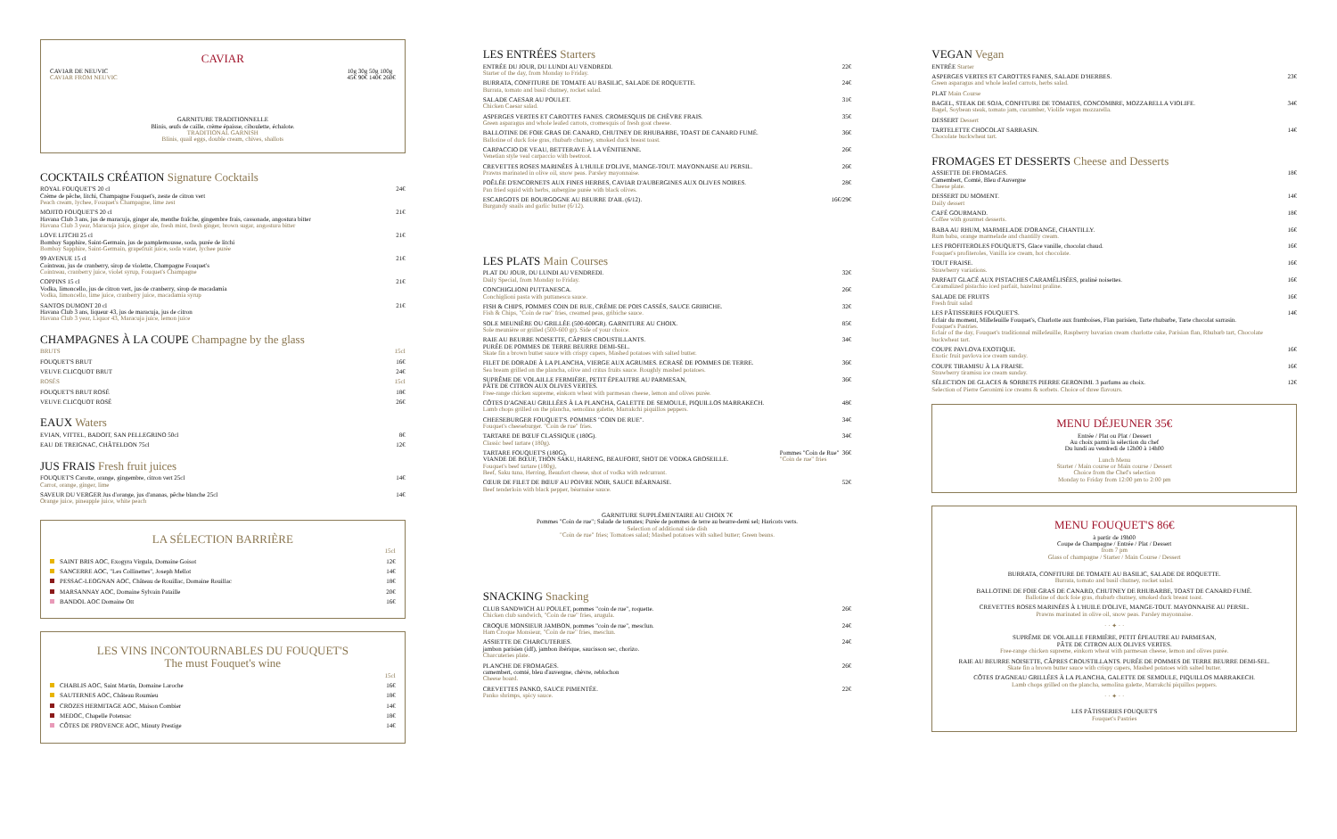CAVIAR
CAVIAR DE NEUVIC
CAVIAR FROM NEUVIC
10g 30g 50g 100g
45€ 90€ 140€ 260€
GARNITURE TRADITIONNELLE
Blinis, œufs de caille, crème épaisse, ciboulette, échalote.
TRADITIONAL GARNISH
Blinis, quail eggs, double cream, chives, shallots
COCKTAILS CRÉATION Signature Cocktails
ROYAL FOUQUET'S 20 cl
Crème de pêche, litchi, Champagne Fouquet's, zeste de citron vert
Peach cream, lychee, Fouquet's Champagne, lime zest
24€
MOJITO FOUQUET'S 20 cl
Havana Club 3 ans, jus de maracuja, ginger ale, menthe fraîche, gingembre frais, cassonade, angostura bitter
Havana Club 3 year, Maracuja juice, ginger ale, fresh mint, fresh ginger, brown sugar, angostura bitter
21€
LOVE LITCHI 25 cl
Bombay Sapphire, Saint-Germain, jus de pamplemousse, soda, purée de litchi
Bombay Sapphire, Saint-Germain, grapefruit juice, soda water, lychee purée
21€
99 AVENUE 15 cl
Cointreau, jus de cranberry, sirop de violette, Champagne Fouquet's
Cointreau, cranberry juice, violet syrup, Fouquet's Champagne
21€
COPPINS 15 cl
Vodka, limoncello, jus de citron vert, jus de cranberry, sirop de macadamia
Vodka, limoncello, lime juice, cranberry juice, macadamia syrup
21€
SANTOS DUMONT 20 cl
Havana Club 3 ans, liqueur 43, jus de maracuja, jus de citron
Havana Club 3 year, Liquor 43, Maracuja juice, lemon juice
21€
CHAMPAGNES À LA COUPE Champagne by the glass
BRUTS 15cl
FOUQUET'S BRUT 16€
VEUVE CLICQUOT BRUT 24€
ROSÉS 15cl
FOUQUET'S BRUT ROSÉ 18€
VEUVE CLICQUOT ROSÉ 26€
EAUX Waters
EVIAN, VITTEL, BADOIT, SAN PELLEGRINO 50cl
8€
EAU DE TREIGNAC, CHÂTELDON 75cl
12€
JUS FRAIS Fresh fruit juices
FOUQUET'S Carotte, orange, gingembre, citron vert 25cl
Carrot, orange, ginger, lime
14€
SAVEUR DU VERGER Jus d'orange, jus d'ananas, pêche blanche 25cl
Orange juice, pineapple juice, white peach
14€
LA SÉLECTION BARRIÈRE
15cl
SAINT BRIS AOC, Exogyra Virgula, Domaine Goisot
12€
SANCERRE AOC, "Les Collinettes", Joseph Mellot
14€
PESSAC-LEOGNAN AOC, Château de Rouillac, Domaine Rouillac
18€
MARSANNAY AOC, Domaine Sylvain Pataille
20€
BANDOL AOC Domaine Ott 16€
LES VINS INCONTOURNABLES DU FOUQUET'S
The must Fouquet's wine
15cl
CHABLIS AOC, Saint Martin, Domaine Laroche
16€
SAUTERNES AOC, Château Roumieu 18€
CROZES HERMITAGE AOC, Maison Combier
14€
MEDOC, Chapelle Potensac 18€
CÔTES DE PROVENCE AOC, Minuty Prestige
14€
LES ENTRÉES Starters
ENTRÉE DU JOUR, DU LUNDI AU VENDREDI.
Starter of the day, from Monday to Friday.
22€
BURRATA, CONFITURE DE TOMATE AU BASILIC, SALADE DE ROQUETTE.
Burrata, tomato and basil chutney, rocket salad.
24€
SALADE CAESAR AU POULET.
Chicken Caesar salad.
31€
ASPERGES VERTES ET CAROTTES FANES. CROMESQUIS DE CHÈVRE FRAIS.
Green asparagus and whole leafed carrots, cromesquis of fresh goat cheese.
35€
BALLOTINE DE FOIE GRAS DE CANARD, CHUTNEY DE RHUBARBE, TOAST DE CANARD FUMÉ.
Ballotine of duck foie gras, rhubarb chutney, smoked duck breast toast.
36€
CARPACCIO DE VEAU, BETTERAVE À LA VÉNITIENNE.
Venetian style veal carpaccio with beetroot.
26€
CREVETTES ROSES MARINÉES À L'HUILE D'OLIVE, MANGE-TOUT. MAYONNAISE AU PERSIL.
Prawns marinated in olive oil, snow peas. Parsley mayonnaise.
26€
POÊLÉE D'ENCORNETS AUX FINES HERBES, CAVIAR D'AUBERGINES AUX OLIVES NOIRES.
Pan fried squid with herbs, aubergine purée with black olives.
28€
ESCARGOTS DE BOURGOGNE AU BEURRE D'AIL (6/12).
Burgundy snails and garlic butter (6/12).
16€/29€
LES PLATS Main Courses
PLAT DU JOUR, DU LUNDI AU VENDREDI.
Daily Special, from Monday to Friday.
32€
CONCHIGLIONI PUTTANESCA.
Conchiglioni pasta with puttanesca sauce.
26€
FISH & CHIPS, POMMES COIN DE RUE, CRÈME DE POIS CASSÉS, SAUCE GRIBICHE.
Fish & Chips, "Coin de rue" fries, creamed peas, gribiche sauce.
32€
SOLE MEUNIÈRE OU GRILLÉE (500-600GR). GARNITURE AU CHOIX.
Sole meunière or grilled (500-600 gr). Side of your choice.
85€
RAIE AU BEURRE NOISETTE, CÂPRES CROUSTILLANTS.
PURÉE DE POMMES DE TERRE BEURRE DEMI-SEL.
Skate fin a brown butter sauce with crispy capers, Mashed potatoes with salted butter.
34€
FILET DE DORADE À LA PLANCHA, VIERGE AUX AGRUMES. ECRASÉ DE POMMES DE TERRE.
Sea bream grilled on the plancha, olive and critus fruits sauce. Roughly mashed potatoes.
36€
SUPRÊME DE VOLAILLE FERMIÈRE, PETIT ÉPEAUTRE AU PARMESAN,
PÂTE DE CITRON AUX OLIVES VERTES.
Free-range chicken supreme, einkorn wheat with parmesan cheese, lemon and olives purée.
36€
CÔTES D'AGNEAU GRILLÉES À LA PLANCHA, GALETTE DE SEMOULE, PIQUILLOS MARRAKECH.
Lamb chops grilled on the plancha, semolina galette, Marrakchi piquillos peppers.
48€
CHEESEBURGER FOUQUET'S. POMMES "COIN DE RUE".
Fouquet's cheeseburger. "Coin de rue" fries.
34€
TARTARE DE BŒUF CLASSIQUE (180G).
Classic beef tartare (180g).
34€
TARTARE FOUQUET'S (180G),
VIANDE DE BŒUF, THON SAKU, HARENG, BEAUFORT, SHOT DE VODKA GROSEILLE.
Fouquet's beef tartare (180g),
Beef, Saku tuna, Herring, Beaufort cheese, shot of vodka with redcurrant.
Pommes "Coin de Rue"
"Coin de rue" fries
36€
CŒUR DE FILET DE BŒUF AU POIVRE NOIR, SAUCE BÉARNAISE.
Beef tenderloin with black pepper, béarnaise sauce.
52€
GARNITURE SUPPLÉMENTAIRE AU CHOIX 7€
Pommes "Coin de rue"; Salade de tomates; Purée de pommes de terre au beurre-demi sel; Haricots verts.
Selection of additional side dish
"Coin de rue" fries; Tomatoes salad; Mashed potatoes with salted butter; Green beans.
SNACKING Snacking
CLUB SANDWICH AU POULET, pommes "coin de rue", roquette.
Chicken club sandwich, "Coin de rue" fries, arugula.
26€
CROQUE MONSIEUR JAMBON, pommes "coin de rue", mesclun.
Ham Croque Monsieur, "Coin de rue" fries, mesclun.
24€
ASSIETTE DE CHARCUTERIES.
jambon parisien (idf), jambon ibérique, saucisson sec, chorizo.
Charcuteries plate.
24€
PLANCHE DE FROMAGES.
camembert, comté, bleu d'auvergne, chèvre, reblochon
Cheese board.
26€
CREVETTES PANKO, SAUCE PIMENTÉE.
Panko shrimps, spicy sauce.
22€
VEGAN Vegan
ENTRÉE Starter
ASPERGES VERTES ET CAROTTES FANES, SALADE D'HERBES.
Green asparagus and whole leafed carrots, herbs salad.
23€
PLAT Main Course
BAGEL, STEAK DE SOJA, CONFITURE DE TOMATES, CONCOMBRE, MOZZARELLA VIOLIFE.
Bagel, Soybean steak, tomato jam, cucumber, Violife vegan mozzarella.
34€
DESSERT Dessert
TARTELETTE CHOCOLAT SARRASIN.
Chocolate buckwheat tart.
14€
FROMAGES ET DESSERTS Cheese and Desserts
ASSIETTE DE FROMAGES.
Camembert, Comté, Bleu d'Auvergne
Cheese plate.
18€
DESSERT DU MOMENT.
Daily dessert
14€
CAFÉ GOURMAND.
Coffee with gourmet desserts.
18€
BABA AU RHUM, MARMELADE D'ORANGE, CHANTILLY.
Rum baba, orange marmelade and chantilly cream.
16€
LES PROFITEROLES FOUQUET'S, Glace vanille, chocolat chaud.
Fouquet's profiteroles, Vanilla ice cream, hot chocolate.
16€
TOUT FRAISE.
Strawberry variations.
16€
PARFAIT GLACÉ AUX PISTACHES CARAMÉLISÉES, praliné noisettes.
Caramalized pistachio iced parfait, hazelnut praline.
16€
SALADE DE FRUITS
Fresh fruit salad
16€
LES PÂTISSERIES FOUQUET'S.
Eclair du moment, Millefeuille Fouquet's, Charlotte aux framboises, Flan parisien, Tarte rhubarbe, Tarte chocolat sarrasin.
Fouquet's Pastries.
Eclair of the day, Fouquet's traditionnal millefeuille, Raspberry bavarian cream charlotte cake, Parisian flan, Rhubarb tart, Chocolate buckwheat tart.
14€
COUPE PAVLOVA EXOTIQUE.
Exotic fruit pavlova ice cream sunday.
16€
COUPE TIRAMISU À LA FRAISE.
Strawberry tiramisu ice cream sunday.
16€
SÉLECTION DE GLACES & SORBETS PIERRE GERONIMI. 3 parfums au choix.
Selection of Pierre Geronimi ice creams & sorbets. Choice of three flavours.
12€
MENU DÉJEUNER 35€
Entrée / Plat ou Plat / Dessert
Au choix parmi la sélection du chef
Du lundi au vendredi de 12h00 à 14h00
Lunch Menu
Starter / Main course or Main course / Dessert
Choice from the Chef's selection
Monday to Friday from 12:00 pm to 2:00 pm
MENU FOUQUET'S 86€
à partir de 19h00
Coupe de Champagne / Entrée / Plat / Dessert
from 7 pm
Glass of champagne / Starter / Main Course / Dessert
BURRATA, CONFITURE DE TOMATE AU BASILIC, SALADE DE ROQUETTE.
Burrata, tomato and basil chutney, rocket salad.
BALLOTINE DE FOIE GRAS DE CANARD, CHUTNEY DE RHUBARBE, TOAST DE CANARD FUMÉ.
Ballotine of duck foie gras, rhubarb chutney, smoked duck breast toast.
CREVETTES ROSES MARINÉES À L'HUILE D'OLIVE, MANGE-TOUT. MAYONNAISE AU PERSIL.
Prawns marinated in olive oil, snow peas. Parsley mayonnaise.
· · ✦ · ·
SUPRÊME DE VOLAILLE FERMIÈRE, PETIT ÉPEAUTRE AU PARMESAN,
PÂTE DE CITRON AUX OLIVES VERTES.
Free-range chicken supreme, einkorn wheat with parmesan cheese, lemon and olives purée.
RAIE AU BEURRE NOISETTE, CÂPRES CROUSTILLANTS. PURÉE DE POMMES DE TERRE BEURRE DEMI-SEL.
Skate fin a brown butter sauce with crispy capers, Mashed potatoes with salted butter.
CÔTES D'AGNEAU GRILLÉES À LA PLANCHA, GALETTE DE SEMOULE, PIQUILLOS MARRAKECH.
Lamb chops grilled on the plancha, semolina galette, Marrakchi piquillos peppers.
· · ✦ · ·
LES PÂTISSERIES FOUQUET'S
Fouquet's Pastries